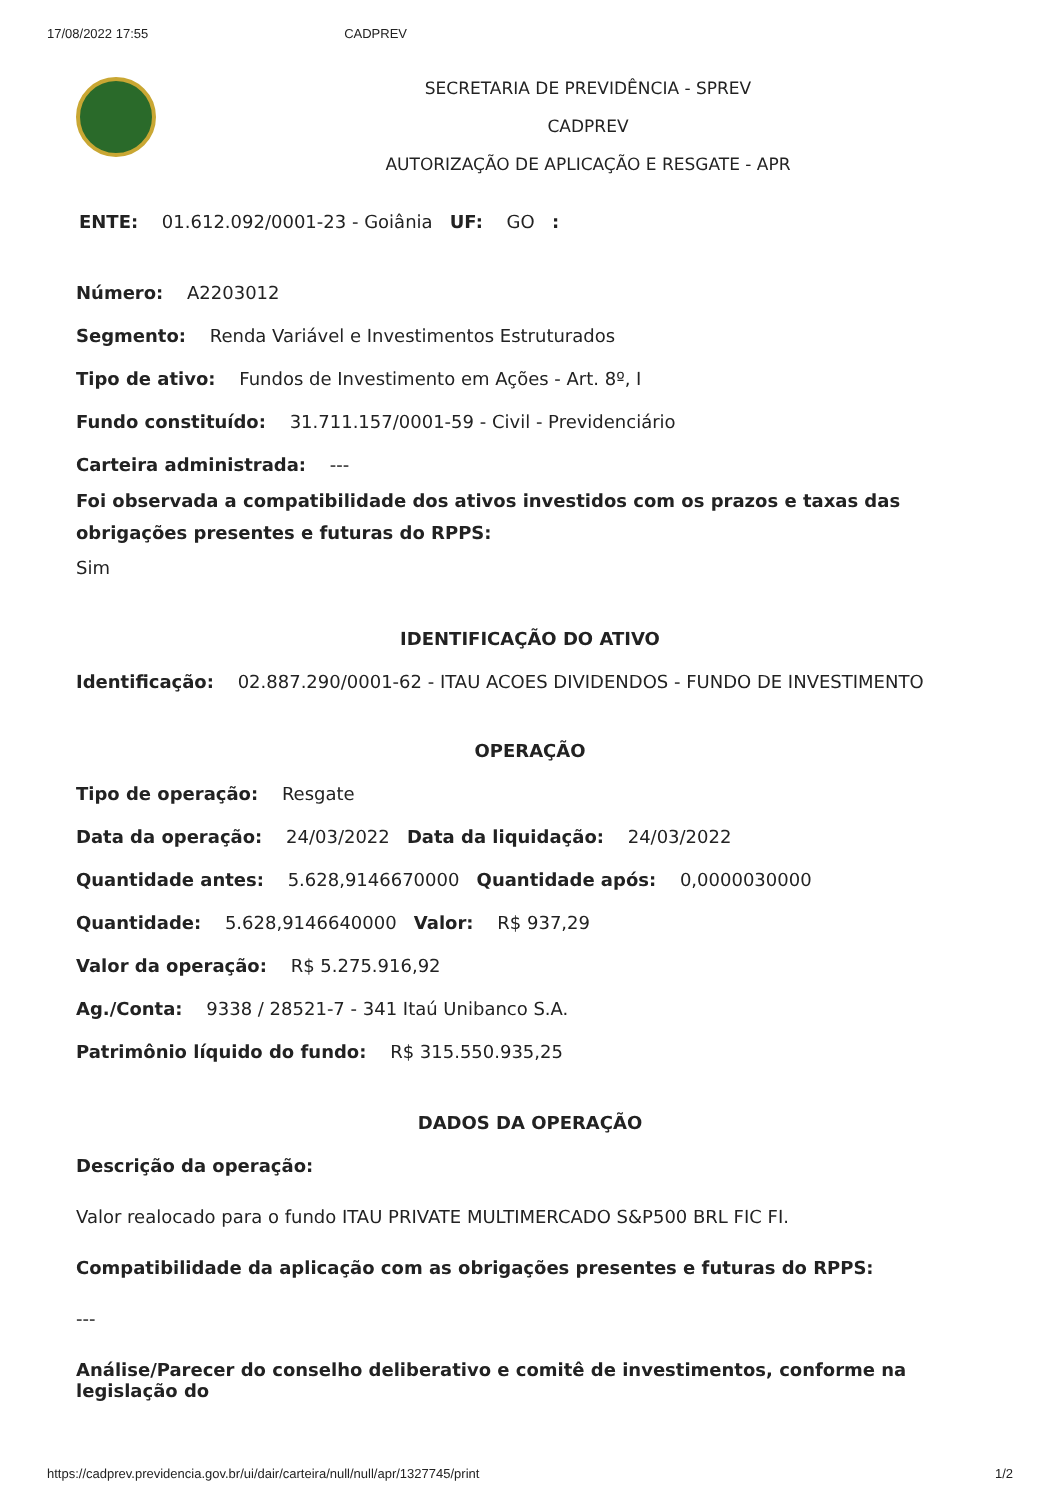17/08/2022 17:55 CADPREV
SECRETARIA DE PREVIDÊNCIA - SPREV
CADPREV
AUTORIZAÇÃO DE APLICAÇÃO E RESGATE - APR
ENTE: 01.612.092/0001-23 - Goiânia UF: GO :
Número: A2203012
Segmento: Renda Variável e Investimentos Estruturados
Tipo de ativo: Fundos de Investimento em Ações - Art. 8º, I
Fundo constituído: 31.711.157/0001-59 - Civil - Previdenciário
Carteira administrada: ---
Foi observada a compatibilidade dos ativos investidos com os prazos e taxas das obrigações presentes e futuras do RPPS:
Sim
IDENTIFICAÇÃO DO ATIVO
Identificação: 02.887.290/0001-62 - ITAU ACOES DIVIDENDOS - FUNDO DE INVESTIMENTO
OPERAÇÃO
Tipo de operação: Resgate
Data da operação: 24/03/2022 Data da liquidação: 24/03/2022
Quantidade antes: 5.628,9146670000 Quantidade após: 0,0000030000
Quantidade: 5.628,9146640000 Valor: R$ 937,29
Valor da operação: R$ 5.275.916,92
Ag./Conta: 9338 / 28521-7 - 341 Itaú Unibanco S.A.
Patrimônio líquido do fundo: R$ 315.550.935,25
DADOS DA OPERAÇÃO
Descrição da operação:
Valor realocado para o fundo ITAU PRIVATE MULTIMERCADO S&P500 BRL FIC FI.
Compatibilidade da aplicação com as obrigações presentes e futuras do RPPS:
---
Análise/Parecer do conselho deliberativo e comitê de investimentos, conforme na legislação do
https://cadprev.previdencia.gov.br/ui/dair/carteira/null/null/apr/1327745/print 1/2